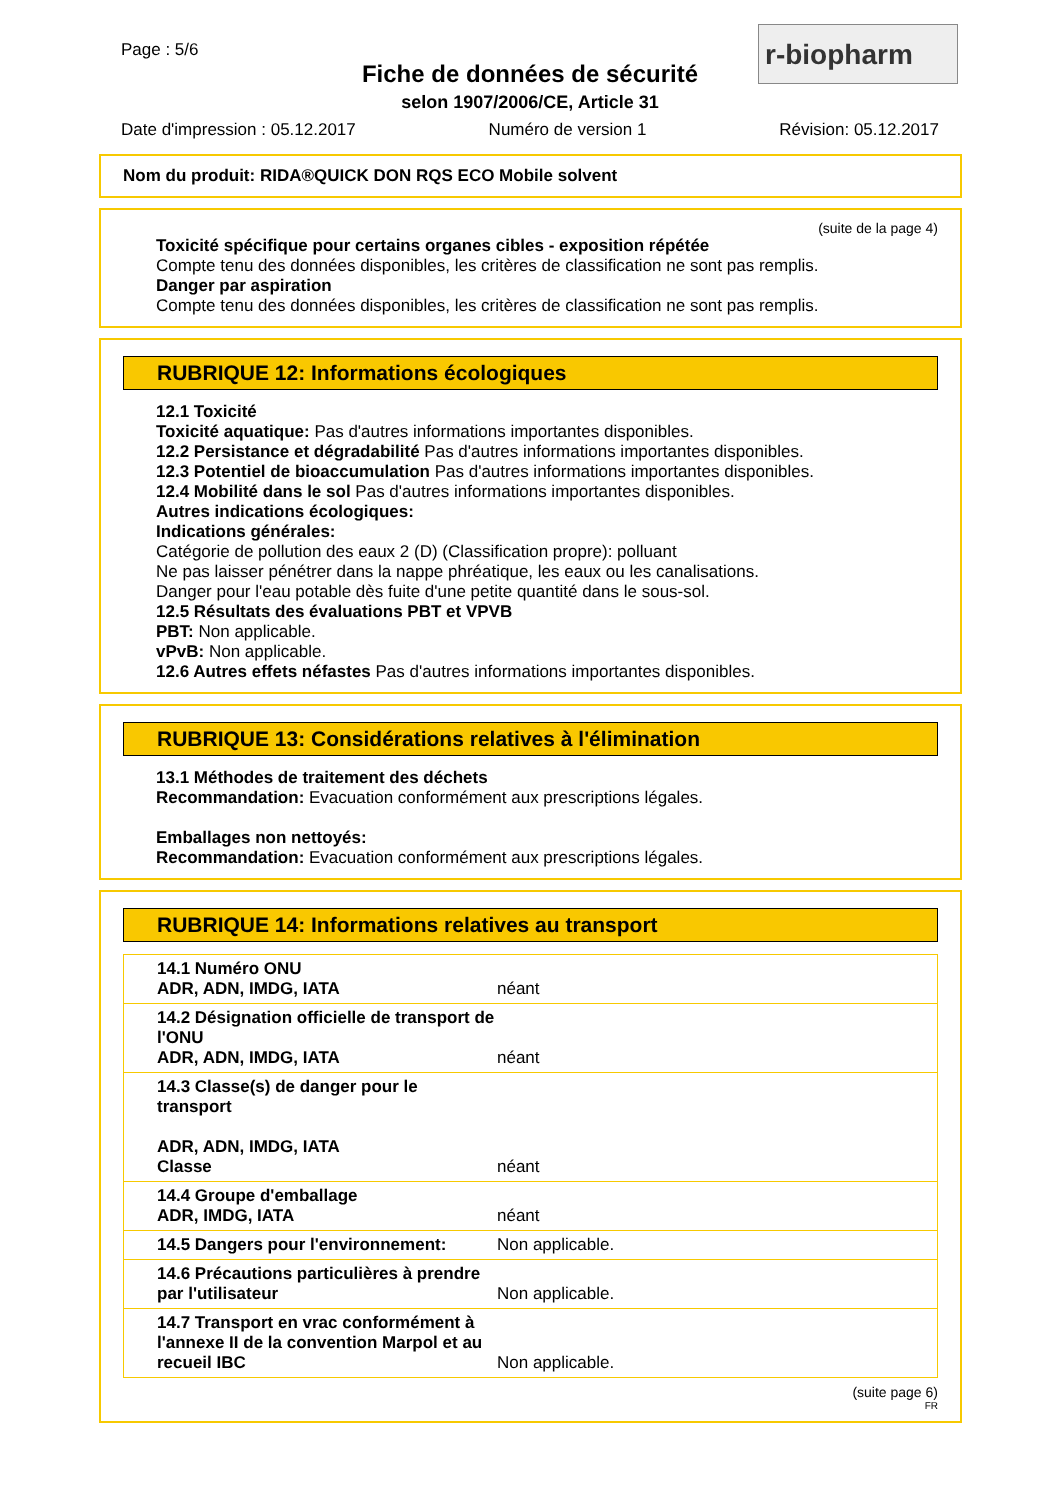Page : 5/6
Fiche de données de sécurité
selon 1907/2006/CE, Article 31
r-biopharm
Date d'impression : 05.12.2017 Numéro de version 1 Révision: 05.12.2017
Nom du produit: RIDA®QUICK DON RQS ECO Mobile solvent
(suite de la page 4)
Toxicité spécifique pour certains organes cibles - exposition répétée
Compte tenu des données disponibles, les critères de classification ne sont pas remplis.
Danger par aspiration
Compte tenu des données disponibles, les critères de classification ne sont pas remplis.
RUBRIQUE 12: Informations écologiques
12.1 Toxicité
Toxicité aquatique: Pas d'autres informations importantes disponibles.
12.2 Persistance et dégradabilité Pas d'autres informations importantes disponibles.
12.3 Potentiel de bioaccumulation Pas d'autres informations importantes disponibles.
12.4 Mobilité dans le sol Pas d'autres informations importantes disponibles.
Autres indications écologiques:
Indications générales:
Catégorie de pollution des eaux 2 (D) (Classification propre): polluant
Ne pas laisser pénétrer dans la nappe phréatique, les eaux ou les canalisations.
Danger pour l'eau potable dès fuite d'une petite quantité dans le sous-sol.
12.5 Résultats des évaluations PBT et VPVB
PBT: Non applicable.
vPvB: Non applicable.
12.6 Autres effets néfastes Pas d'autres informations importantes disponibles.
RUBRIQUE 13: Considérations relatives à l'élimination
13.1 Méthodes de traitement des déchets
Recommandation: Evacuation conformément aux prescriptions légales.
Emballages non nettoyés:
Recommandation: Evacuation conformément aux prescriptions légales.
RUBRIQUE 14: Informations relatives au transport
| 14.1 Numéro ONU ADR, ADN, IMDG, IATA | néant |
| 14.2 Désignation officielle de transport de l'ONU ADR, ADN, IMDG, IATA | néant |
| 14.3 Classe(s) de danger pour le transport ADR, ADN, IMDG, IATA Classe | néant |
| 14.4 Groupe d'emballage ADR, IMDG, IATA | néant |
| 14.5 Dangers pour l'environnement: | Non applicable. |
| 14.6 Précautions particulières à prendre par l'utilisateur | Non applicable. |
| 14.7 Transport en vrac conformément à l'annexe II de la convention Marpol et au recueil IBC | Non applicable. |
(suite page 6)
FR